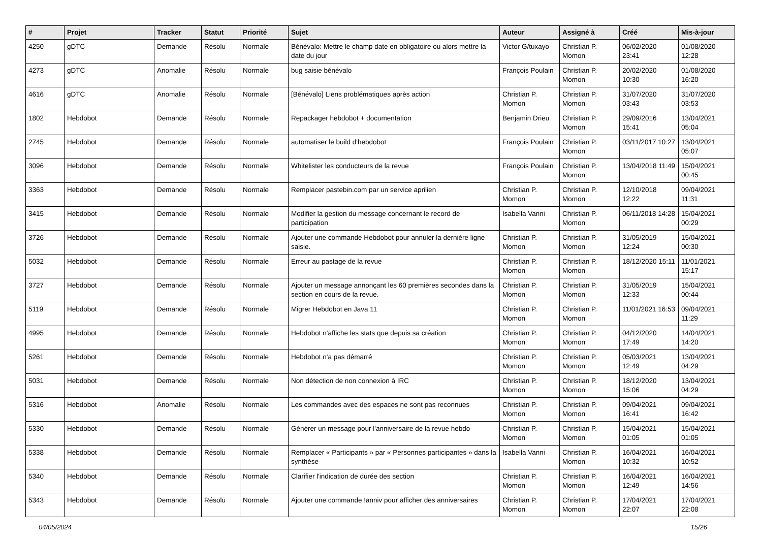| # | Projet | Tracker | Statut | Priorité | Sujet | Auteur | Assigné à | Créé | Mis-à-jour |
| --- | --- | --- | --- | --- | --- | --- | --- | --- | --- |
| 4250 | gDTC | Demande | Résolu | Normale | Bénévalo: Mettre le champ date en obligatoire ou alors mettre la date du jour | Victor G/tuxayo | Christian P. Momon | 06/02/2020 23:41 | 01/08/2020 12:28 |
| 4273 | gDTC | Anomalie | Résolu | Normale | bug saisie bénévalo | François Poulain | Christian P. Momon | 20/02/2020 10:30 | 01/08/2020 16:20 |
| 4616 | gDTC | Anomalie | Résolu | Normale | [Bénévalo] Liens problématiques après action | Christian P. Momon | Christian P. Momon | 31/07/2020 03:43 | 31/07/2020 03:53 |
| 1802 | Hebdobot | Demande | Résolu | Normale | Repackager hebdobot + documentation | Benjamin Drieu | Christian P. Momon | 29/09/2016 15:41 | 13/04/2021 05:04 |
| 2745 | Hebdobot | Demande | Résolu | Normale | automatiser le build d'hebdobot | François Poulain | Christian P. Momon | 03/11/2017 10:27 | 13/04/2021 05:07 |
| 3096 | Hebdobot | Demande | Résolu | Normale | Whitelister les conducteurs de la revue | François Poulain | Christian P. Momon | 13/04/2018 11:49 | 15/04/2021 00:45 |
| 3363 | Hebdobot | Demande | Résolu | Normale | Remplacer pastebin.com par un service aprilien | Christian P. Momon | Christian P. Momon | 12/10/2018 12:22 | 09/04/2021 11:31 |
| 3415 | Hebdobot | Demande | Résolu | Normale | Modifier la gestion du message concernant le record de participation | Isabella Vanni | Christian P. Momon | 06/11/2018 14:28 | 15/04/2021 00:29 |
| 3726 | Hebdobot | Demande | Résolu | Normale | Ajouter une commande Hebdobot pour annuler la dernière ligne saisie. | Christian P. Momon | Christian P. Momon | 31/05/2019 12:24 | 15/04/2021 00:30 |
| 5032 | Hebdobot | Demande | Résolu | Normale | Erreur au pastage de la revue | Christian P. Momon | Christian P. Momon | 18/12/2020 15:11 | 11/01/2021 15:17 |
| 3727 | Hebdobot | Demande | Résolu | Normale | Ajouter un message annonçant les 60 premières secondes dans la section en cours de la revue. | Christian P. Momon | Christian P. Momon | 31/05/2019 12:33 | 15/04/2021 00:44 |
| 5119 | Hebdobot | Demande | Résolu | Normale | Migrer Hebdobot en Java 11 | Christian P. Momon | Christian P. Momon | 11/01/2021 16:53 | 09/04/2021 11:29 |
| 4995 | Hebdobot | Demande | Résolu | Normale | Hebdobot n'affiche les stats que depuis sa création | Christian P. Momon | Christian P. Momon | 04/12/2020 17:49 | 14/04/2021 14:20 |
| 5261 | Hebdobot | Demande | Résolu | Normale | Hebdobot n'a pas démarré | Christian P. Momon | Christian P. Momon | 05/03/2021 12:49 | 13/04/2021 04:29 |
| 5031 | Hebdobot | Demande | Résolu | Normale | Non détection de non connexion à IRC | Christian P. Momon | Christian P. Momon | 18/12/2020 15:06 | 13/04/2021 04:29 |
| 5316 | Hebdobot | Anomalie | Résolu | Normale | Les commandes avec des espaces ne sont pas reconnues | Christian P. Momon | Christian P. Momon | 09/04/2021 16:41 | 09/04/2021 16:42 |
| 5330 | Hebdobot | Demande | Résolu | Normale | Générer un message pour l'anniversaire de la revue hebdo | Christian P. Momon | Christian P. Momon | 15/04/2021 01:05 | 15/04/2021 01:05 |
| 5338 | Hebdobot | Demande | Résolu | Normale | Remplacer « Participants » par « Personnes participantes » dans la synthèse | Isabella Vanni | Christian P. Momon | 16/04/2021 10:32 | 16/04/2021 10:52 |
| 5340 | Hebdobot | Demande | Résolu | Normale | Clarifier l'indication de durée des section | Christian P. Momon | Christian P. Momon | 16/04/2021 12:49 | 16/04/2021 14:56 |
| 5343 | Hebdobot | Demande | Résolu | Normale | Ajouter une commande !anniv pour afficher des anniversaires | Christian P. Momon | Christian P. Momon | 17/04/2021 22:07 | 17/04/2021 22:08 |
04/05/2024 15/26